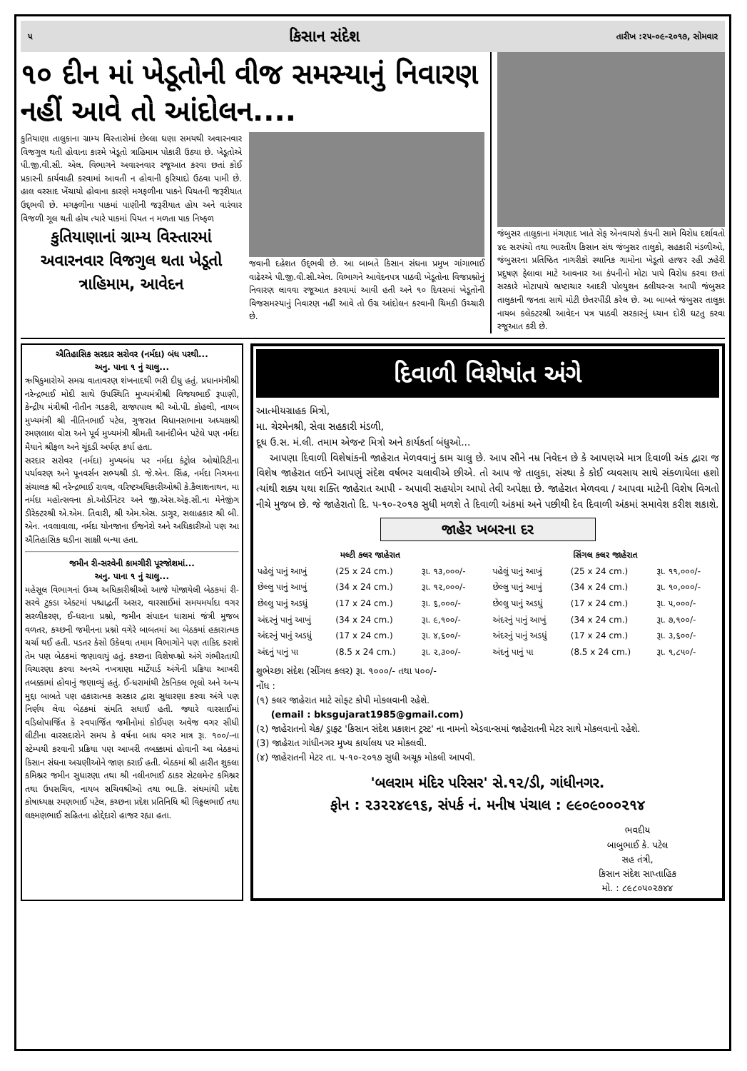૫ કિસાન સંદેશ તારીખ :૨૫-૦૯-૨૦૧૭, સોમવાર
૧૦ દીન માં ખેડૂતોની વીજ સમસ્યાનું નિવારણ નહીં આવે તો આંદોલન....
કુતિયાણા તાલુકાના ગ્રામ્ય વિસ્તારોમાં છેલ્લા ઘણા સમયથી અવારનવાર વિજગુલ થતી હોવાના કારમે ખેડૂતો ત્રાહિમામ પોકારી ઉઠ્યા છે. ખેડૂતોએ પી.જી.વી.સી. એલ. વિભાગને અવારનવાર રજૂઆત કરવા છતાં કોઈ પ્રકારની કાર્યવાહી કરવામાં આવતી ન હોવાની ફરિયાદો ઉઠવા પામી છે. હાલ વરસાદ ખેંચાયો હોવાના કારણે મગફળીના પાકને પિયતની જરૂરીયાત ઉદ્‌ભવી છે. મગફળીના પાકમાં પાણીની જરૂરીયાત હોય અને વારંવાર વિજળી ગૂલ થતી હોય ત્યારે પાકમાં પિયત ન મળતા પાક નિષ્ફળ
કુતિયાણાનાં ગ્રામ્ય વિસ્તારમાં અવારનવાર વિજગુલ થતા ખેડૂતો ત્રાહિમામ, આવેદન
જવાની દહેશત ઉદ્‌ભવી છે. આ બાબતે કિસાન સંઘના પ્રમુખ ગાંગાભાઈ વાઢેરએ પી.જી.વી.સી.એલ. વિભાગને આવેદનપત્ર પાઠવી ખેડૂતોના વિજપ્રશ્નોનું નિવારણ લાવવા રજૂઆત કરવામાં આવી હતી અને ૧૦ દિવસમાં ખેડૂતોની વિજસમસ્યાનું નિવારણ નહીં આવે તો ઉગ્ર આંદોલન કરવાની ચિમકી ઉચ્ચારી છે.
જંબુસર તાલુકાના મંગણાદ ખાતે સેફ એનવાયરો કંપની સામે વિરોધ દર્શાવતો ૪૯ સરપંચો તથા ભારતીય કિસાન સંઘ જંબુસર તાલુકો, સહકારી મંડળીઓ, જંબુસરના પ્રતિષ્ઠિત નાગરીકો સ્થાનિક ગામોના ખેડૂતો હાજર રહી ઝહેરી પ્રદુષણ ફેલાવા માટે આવનાર આ કંપનીનો મોટા પાયે વિરોધ કરવા છતાં સરકારે મોટાપાયે ભ્રષ્ટાચાર આદરી પોલ્યુશન ક્લીયરન્સ આપી જંબુસર તાલુકાની જનતા સાથે મોટી છેતરપીંડી કરેલ છે. આ બાબતે જંબુસર તાલુકા નાયબ કલેક્ટરશ્રી આવેદન પત્ર પાઠવી સરકારનું ધ્યાન દોરી ઘટતુ કરવા રજૂઆત કરી છે.
ઐતિહાસિક સરદાર સરોવર (નર્મદા) બંધ પરથી...
અનુ. પાના ૧ નું ચાલુ...
ઋષિકુમારોએ સમગ્ર વાતાવરણ શંખનાદથી ભરી દીધુ હતું. પ્રધાનમંત્રીશ્રી નરેન્દ્રભાઈ મોદી સાથે ઉપસ્થિતિ મુખ્યમંત્રીશ્રી વિજયભાઈ રૂપાણી, કેન્દ્રીય મંત્રીશ્રી નીતીન ગડકરી, રાજ્યપાલ શ્રી ઓ.પી. કોહલી, નાયબ મુખ્યમંત્રી શ્રી નીતિનભાઈ પટેલ, ગુજરાત વિધાનસભાના અધ્યક્ષશ્રી રમણલાલ વોરા અને પૂર્વ મુખ્યમંત્રી શ્રીમતી આનંદીબેન પટેલે પણ નર્મદા મૈયાને શ્રીફળ અને ચૂંદડી અર્પણ કર્યા હતા.
સરદાર સરોવર (નર્મદા) મુખ્યબંધ પર નર્મદા કંટ્રોલ ઓથોરિટીના પર્યાવરણ અને પૂનવર્સન સભ્યશ્રી ડૉ. જે.એન. સિંહ, નર્મદા નિગમના સંચાલક શ્રી નરેન્દ્રભાઈ રાવલ, વરિષ્ટઅધિકારીઓશ્રી કે.કૈલાશનાથન, મા નર્મદા મહોત્સવના કો.ઓર્ડીનેટર અને જી.એસ.એફ.સી.ના મેનેજીંગ ડીરેક્ટરશ્રી એ.એમ. તિવારી, શ્રી એમ.એસ. ડાગુર, સલાહકાર શ્રી બી. એન. નવલાવાલા, નર્મદા યોનજાના ઈજનેરો અને અધિકારીઓ પણ આ ઐતિહાસિક ઘડીના સાક્ષી બન્યા હતા.
જમીન રી-સરવેની કામગીરી પૂરજોશમાં...
અનુ. પાના ૧ નું ચાલુ...
મહેસૂલ વિભાગનાં ઉચ્ચ અધિકારીશ્રીઓ આજે યોજાયેલી બેઠકમાં રી-સરવે ટુકડા એક્ટમાં પશ્ચાદ્વર્તી અસર, વારસાઈમાં સમયમર્યાદા વગર સરળીકરણ, ઈ-ધરાના પ્રશ્નો, જમીન સંપાદન ધારામાં જંત્રી મુજબ વળતર, કચ્છની જમીનના પ્રશ્નો વગેરે બાબતમાં આ બેઠકમાં હકારાત્મક ચર્ચા થઈ હતી. પડતર કેસો ઉકેલવા તમામ વિભાગોને પણ તાકિદ કરાશે તેમ પણ બેઠકમાં જણાવાયું હતું. કચ્છના વિશેષપ્શ્નો અંગે ગંભીરતાથી વિચારણા કરવા અનએ નખત્રાણા માર્ટેયાર્ડ અંગેની પ્રક્રિયા આખરી તબક્કામાં હોવાનું જણાવ્યું હતું. ઈ-ધરામાંથી ટેકનિકલ ભૂલો અને અન્ય મુદ્દા બાબતે પણ હકારાત્મક સરકાર દ્વારા સુધારણા કરવા અંગે પણ નિર્ણય લેવા બેઠકમાં સંમતિ સધાઈ હતી. જ્યારે વારસાઈમાં વડિલોપાર્જિત કે સ્વપાર્જિત જમીનોમાં કોઈપણ અવેજ વગર સીધી લીટીના વારસદારોને સમય કે વર્ષના બાધ વગર માત્ર રૂા. ૧૦૦/-ના સ્ટેમ્પથી કરવાની પ્રક્રિયા પણ આખરી તબક્કામાં હોવાની આ બેઠકમાં કિસાન સંઘના અગ્રણીઓને જાણ કરાઈ હતી. બેઠકમાં શ્રી હારીત શુકલા કમિશ્નર જમીન સુધારણા તથા શ્રી નલીનભાઈ ઠાકર સેટલમેન્ટ કમિશ્નર તથા ઉપસચિવ, નાયબ સચિવશ્રીઓ તથા ભા.કિ. સંઘમાંથી પ્રદેશ કોષાધ્યક્ષ રમણભાઈ પટેલ, કચ્છના પ્રદેશ પ્રતિનિધિ શ્રી વિઠ્ઠલભાઈ તથા લક્ષ્મણભાઈ સહિતના હોદ્દેદારો હાજર રહ્યા હતા.
દિવાળી વિશેષાંત અંગે
આત્મીયગ્રાહક મિત્રો,
મા. ચેરમેનશ્રી, સેવા સહકારી મંડળી,
દૂધ ઉ.સ. મં.લી. તમામ એજન્ટ મિત્રો અને કાર્યકર્તા બંધુઓ...
આપણા દિવાળી વિશેષાંકની જાહેરાત મેળવવાનું કામ ચાલુ છે. આપ સૌને નમ્ર નિવેદન છે કે આપણએ માત્ર દિવાળી અંક દ્વારા જ વિશેષ જાહેરાત લઈને આપણું સંદેશ વર્ષભર ચલાવીએ છીએ. તો આપ જે તાલુકા, સંસ્થા કે કોઈ વ્યવસાય સાથે સંકળાયેલા હશો ત્યાંથી શક્ય યથા શક્તિ જાહેરાત આપી - અપાવી સહયોગ આપો તેવી અપેક્ષા છે. જાહેરાત મેળવવા / આપવા માટેની વિશેષ વિગતો નીચે મુજબ છે. જે જાહેરાતો દિ. ૫-૧૦-૨૦૧૭ સુધી મળશે તે દિવાળી અંકમાં અને પછીથી દેવ દિવાળી અંકમાં સમાવેશ કરીશ શકાશે.
જાહેર ખબરના દર
| મલ્ટી કલર જાહેરાત | | |
| --- | --- | --- |
| પહેલું પાનું આખું | (25 x 24 cm.) | રૂા. ૧૩,૦૦૦/- |
| છેલ્લુ પાનું આખું | (34 x 24 cm.) | રૂા. ૧૨,૦૦૦/- |
| છેલ્લુ પાનું અડધું | (17 x 24 cm.) | રૂા. ૬,૦૦૦/- |
| અંદરનું પાનું આખું | (34 x 24 cm.) | રૂા. ૯,૧૦૦/- |
| અંદરનું પાનું અડધું | (17 x 24 cm.) | રૂા. ૪,૬૦૦/- |
| અંદનું પાનું પા | (8.5 x 24 cm.) | રૂા. ૨,૩૦૦/- |
| સિંગલ કલર જાહેરાત | | |
| --- | --- | --- |
| પહેલું પાનું આખું | (25 x 24 cm.) | રૂા. ૧૧,૦૦૦/- |
| છેલ્લુ પાનું આખું | (34 x 24 cm.) | રૂા. ૧૦,૦૦૦/- |
| છેલ્લુ પાનું અડધું | (17 x 24 cm.) | રૂા. ૫,૦૦૦/- |
| અંદરનું પાનું આખું | (34 x 24 cm.) | રૂા. ૭,૧૦૦/- |
| અંદરનું પાનું અડધું | (17 x 24 cm.) | રૂા. ૩,૬૦૦/- |
| અંદનું પાનું પા | (8.5 x 24 cm.) | રૂા. ૧,૮૫૦/- |
શુભેચ્છા સંદેશ (સીંગલ કલર) રૂા. ૧૦૦૦/- તથા ૫૦૦/-
નોંધ :
(૧) કલર જાહેરાત માટે સોફ્ટ કોપી મોકલવાની રહેશે.
(email : bksgujarat1985@gmail.com)
(૨) જાહેરાતનો ચેક/ ડ્રાફ્ટ 'કિસાન સંદેશ પ્રકાશન ટ્રસ્ટ' ના નામનો એડવાન્સમાં જાહેરાતની મેટર સાથે મોકલવાનો રહેશે.
(3) જાહેરાત ગાંધીનગર મુખ્ય કાર્યાલય પર મોકલવી.
(૪) જાહેરાતની મેટર તા. ૫-૧૦-૨૦૧૭ સુધી અચૂક મોકલી આપવી.
'બલરામ મંદિર પરિસર' સે.૧૨/ડી, ગાંધીનગર.
ફોન : ૨૩૨૨૪૯૧૬, સંપર્ક નં. મનીષ પંચાલ : ૯૯૦૯૦૦૦૨૧૪
ભવદીય
બાબુભાઈ કે. પટેલ
સહ તંત્રી,
કિસાન સંદેશ સાપ્તાહિક
મો. : ૮૯૮૦૫૦૨૭૪૪